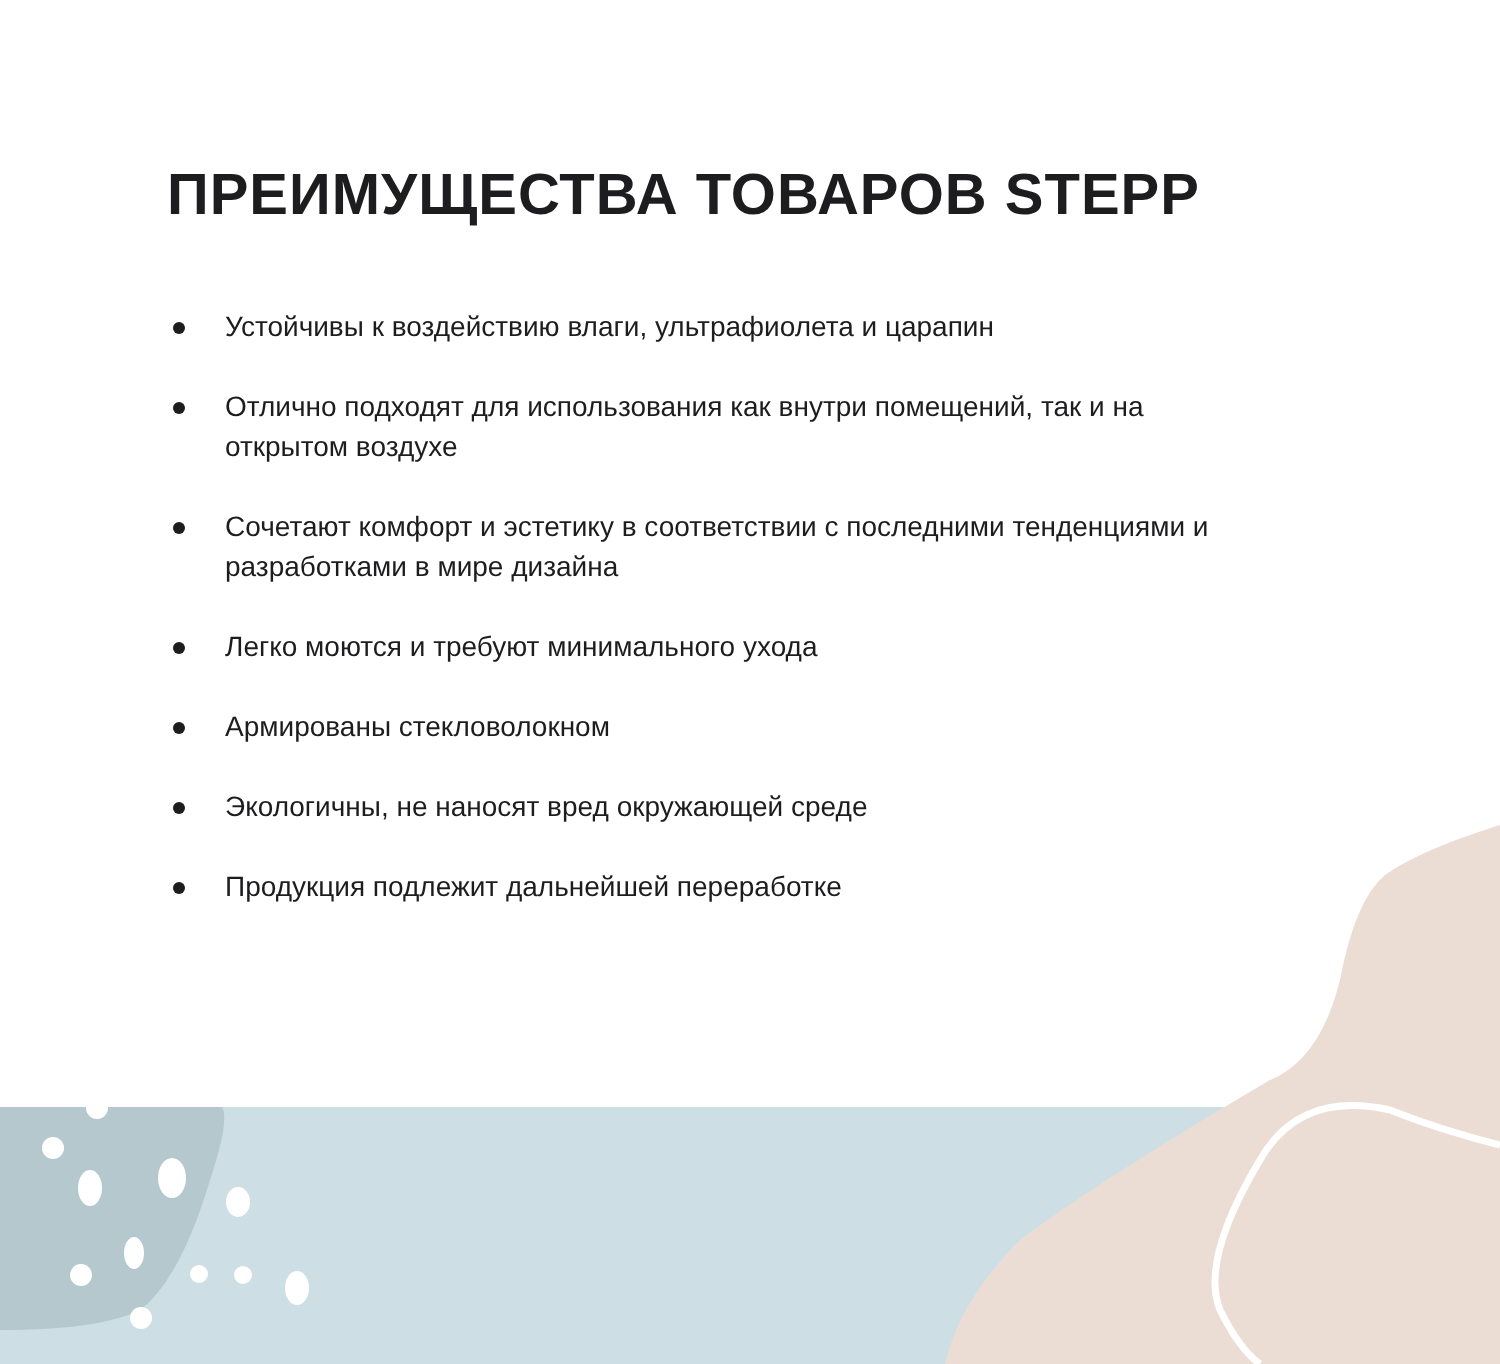ПРЕИМУЩЕСТВА ТОВАРОВ STEPP
Устойчивы к воздействию влаги, ультрафиолета и царапин
Отлично подходят для использования как внутри помещений, так и на открытом воздухе
Сочетают комфорт и эстетику в соответствии с последними тенденциями и разработками в мире дизайна
Легко моются и требуют минимального ухода
Армированы стекловолокном
Экологичны, не наносят вред окружающей среде
Продукция подлежит дальнейшей переработке